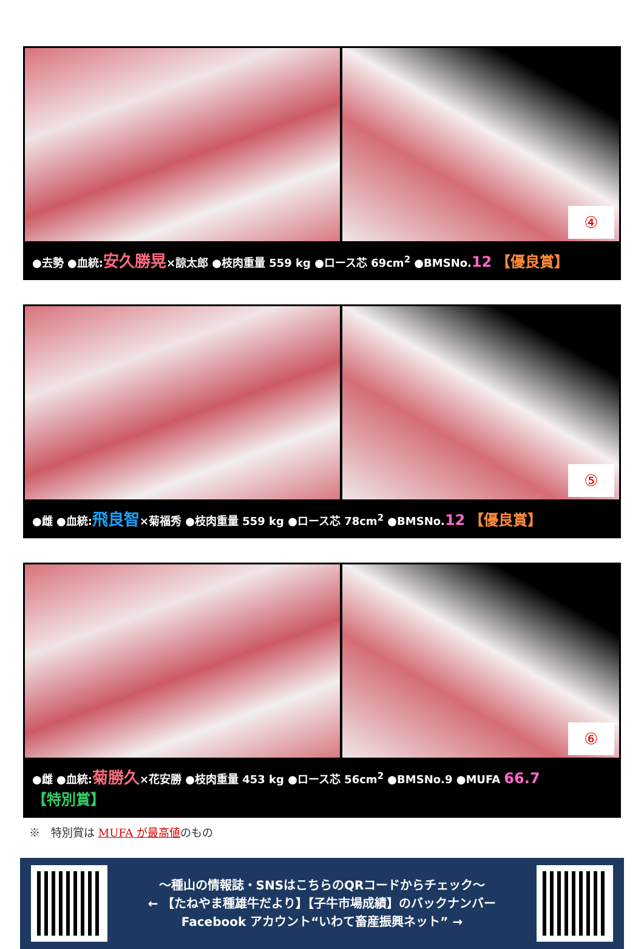④
●去勢 ●血統:安久勝晃×諒太郎 ●枝肉重量 559 kg ●ロース芯 69cm<sup>2</sup> ●BMSNo.12 【優良賞】
⑤
●雌 ●血統:飛良智×菊福秀 ●枝肉重量 559 kg ●ロース芯 78cm<sup>2</sup> ●BMSNo.12 【優良賞】
⑥
●雌 ●血統:菊勝久×花安勝 ●枝肉重量 453 kg ●ロース芯 56cm<sup>2</sup> ●BMSNo.9 ●MUFA 66.7 【特別賞】
※　特別賞は MUFA が最高値のもの
～種山の情報誌・SNSはこちらのQRコードからチェック～
← 【たねやま種雄牛だより】【子牛市場成績】のバックナンバー
Facebook アカウント“いわて畜産振興ネット” →